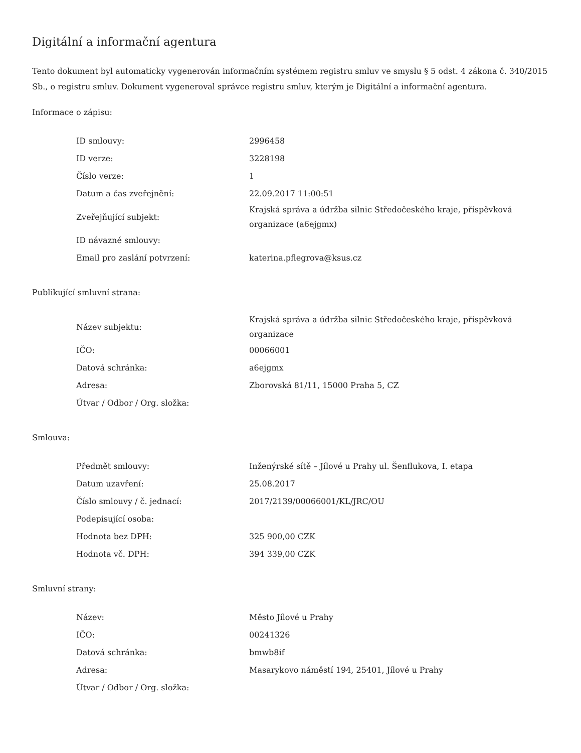Digitální a informační agentura
Tento dokument byl automaticky vygenerován informačním systémem registru smluv ve smyslu § 5 odst. 4 zákona č. 340/2015 Sb., o registru smluv. Dokument vygeneroval správce registru smluv, kterým je Digitální a informační agentura.
Informace o zápisu:
| ID smlouvy: | 2996458 |
| ID verze: | 3228198 |
| Číslo verze: | 1 |
| Datum a čas zveřejnění: | 22.09.2017 11:00:51 |
| Zveřejňující subjekt: | Krajská správa a údržba silnic Středočeského kraje, příspěvková organizace (a6ejgmx) |
| ID návazné smlouvy: | |
| Email pro zaslání potvrzení: | katerina.pflegrova@ksus.cz |
Publikující smluvní strana:
| Název subjektu: | Krajská správa a údržba silnic Středočeského kraje, příspěvková organizace |
| IČO: | 00066001 |
| Datová schránka: | a6ejgmx |
| Adresa: | Zborovská 81/11, 15000 Praha 5, CZ |
| Útvar / Odbor / Org. složka: | |
Smlouva:
| Předmět smlouvy: | Inženýrské sítě – Jílové u Prahy ul. Šenflukova, I. etapa |
| Datum uzavření: | 25.08.2017 |
| Číslo smlouvy / č. jednací: | 2017/2139/00066001/KL/JRC/OU |
| Podepisující osoba: | |
| Hodnota bez DPH: | 325 900,00 CZK |
| Hodnota vč. DPH: | 394 339,00 CZK |
Smluvní strany:
| Název: | Město Jílové u Prahy |
| IČO: | 00241326 |
| Datová schránka: | bmwb8if |
| Adresa: | Masarykovo náměstí 194, 25401, Jílové u Prahy |
| Útvar / Odbor / Org. složka: | |